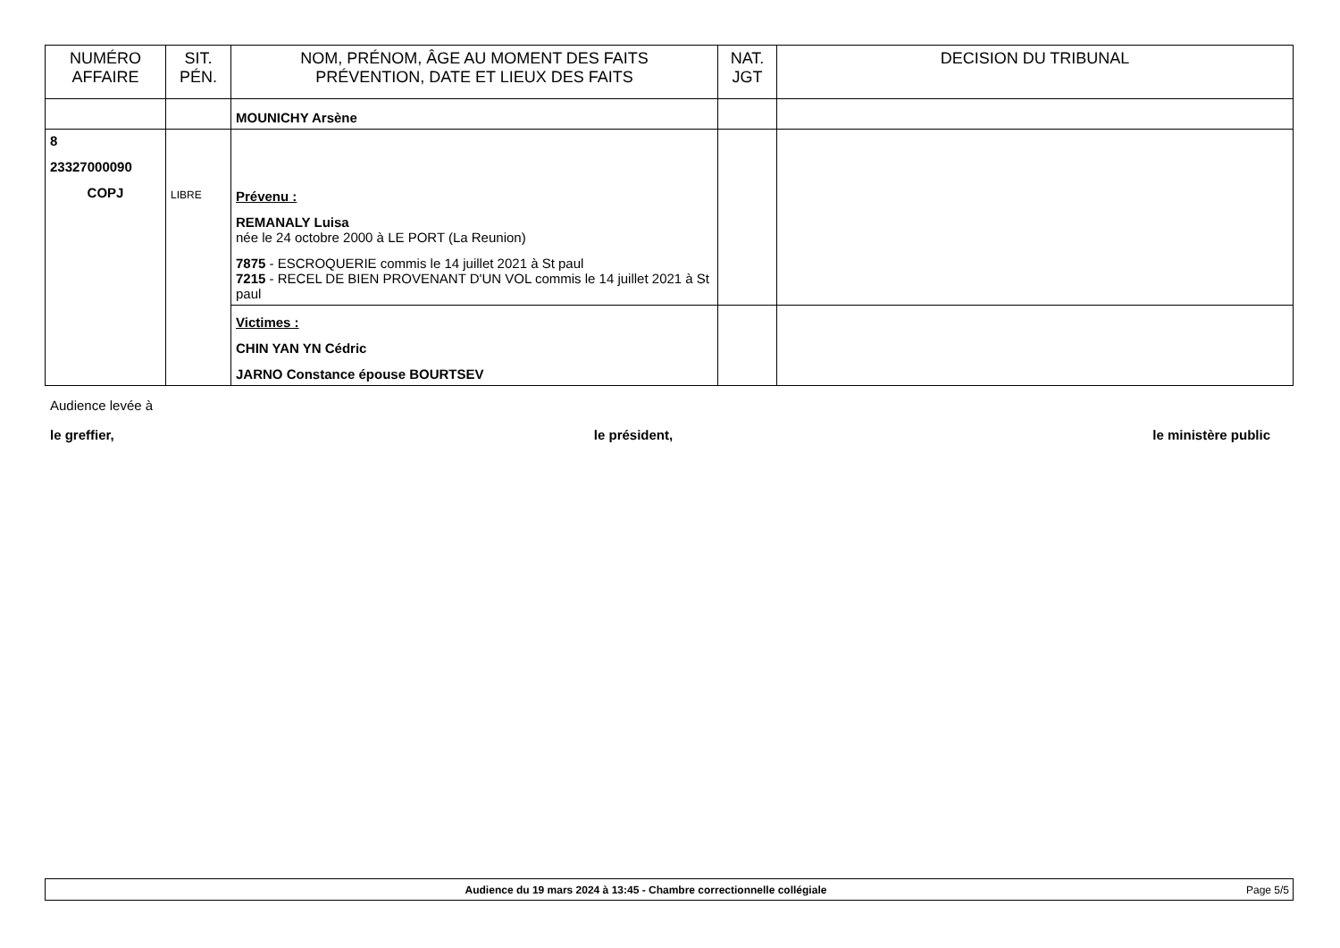| NUMÉRO AFFAIRE | SIT. PÉN. | NOM, PRÉNOM, ÂGE AU MOMENT DES FAITS PRÉVENTION, DATE ET LIEUX DES FAITS | NAT. JGT | DECISION DU TRIBUNAL |
| --- | --- | --- | --- | --- |
| | | MOUNICHY Arsène | | |
| 8 23327000090 COPJ | LIBRE | Prévenu : REMANALY Luisa née le 24 octobre 2000 à LE PORT (La Reunion) 7875 - ESCROQUERIE commis le 14 juillet 2021 à St paul 7215 - RECEL DE BIEN PROVENANT D'UN VOL commis le 14 juillet 2021 à St paul | | |
| | | Victimes : CHIN YAN YN Cédric JARNO Constance épouse BOURTSEV | | |
Audience levée à
le greffier, le président, le ministère public
Audience du 19 mars 2024 à 13:45 - Chambre correctionnelle collégiale Page 5/5